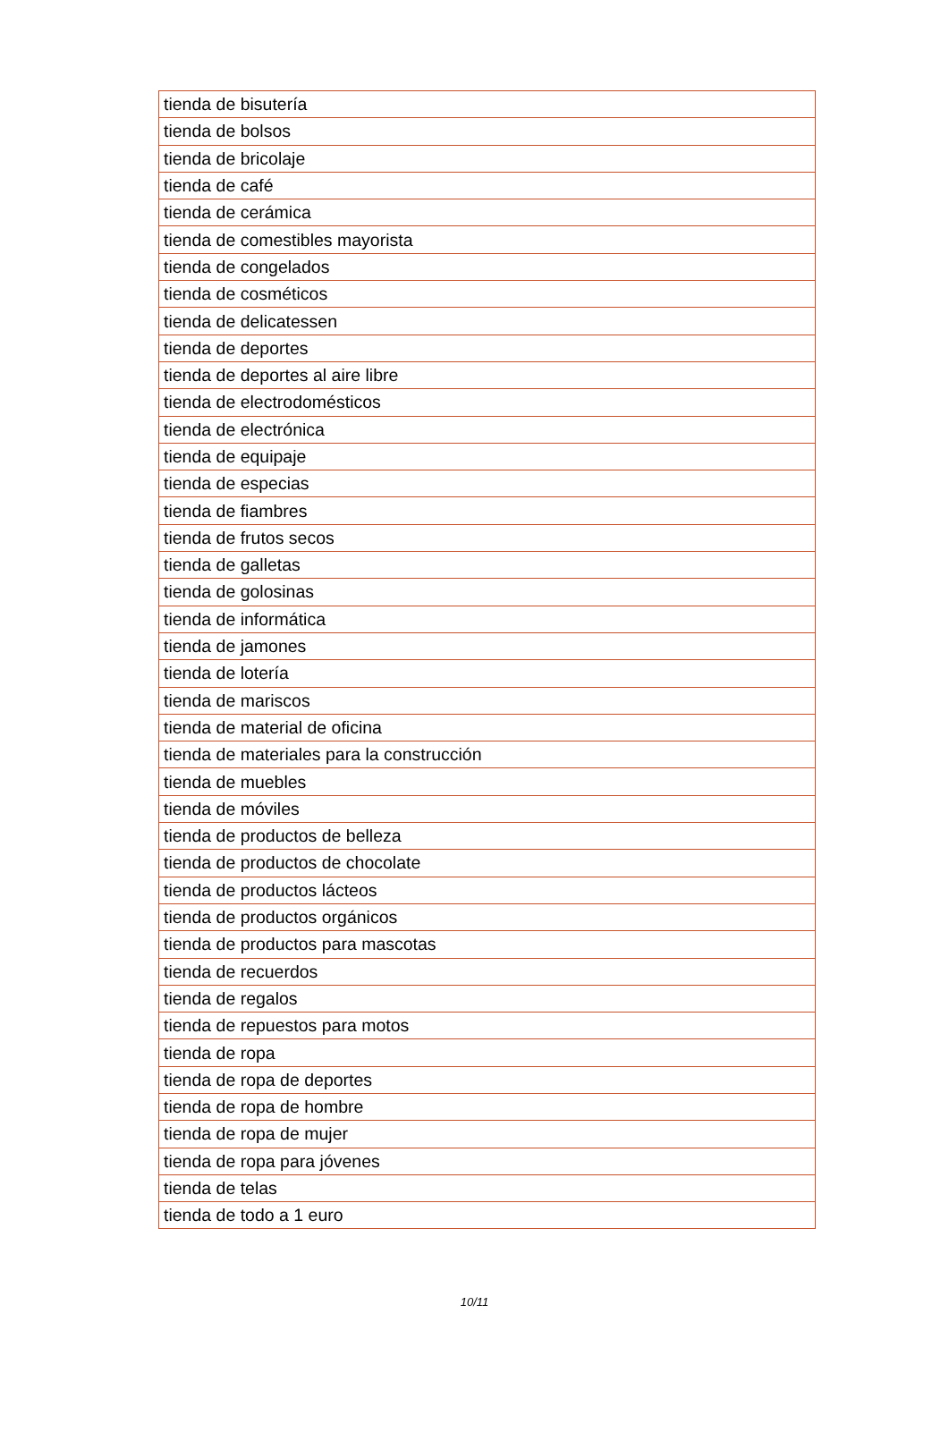| tienda de bisutería |
| tienda de bolsos |
| tienda de bricolaje |
| tienda de café |
| tienda de cerámica |
| tienda de comestibles mayorista |
| tienda de congelados |
| tienda de cosméticos |
| tienda de delicatessen |
| tienda de deportes |
| tienda de deportes al aire libre |
| tienda de electrodomésticos |
| tienda de electrónica |
| tienda de equipaje |
| tienda de especias |
| tienda de fiambres |
| tienda de frutos secos |
| tienda de galletas |
| tienda de golosinas |
| tienda de informática |
| tienda de jamones |
| tienda de lotería |
| tienda de mariscos |
| tienda de material de oficina |
| tienda de materiales para la construcción |
| tienda de muebles |
| tienda de móviles |
| tienda de productos de belleza |
| tienda de productos de chocolate |
| tienda de productos lácteos |
| tienda de productos orgánicos |
| tienda de productos para mascotas |
| tienda de recuerdos |
| tienda de regalos |
| tienda de repuestos para motos |
| tienda de ropa |
| tienda de ropa de deportes |
| tienda de ropa de hombre |
| tienda de ropa de mujer |
| tienda de ropa para jóvenes |
| tienda de telas |
| tienda de todo a 1 euro |
10/11